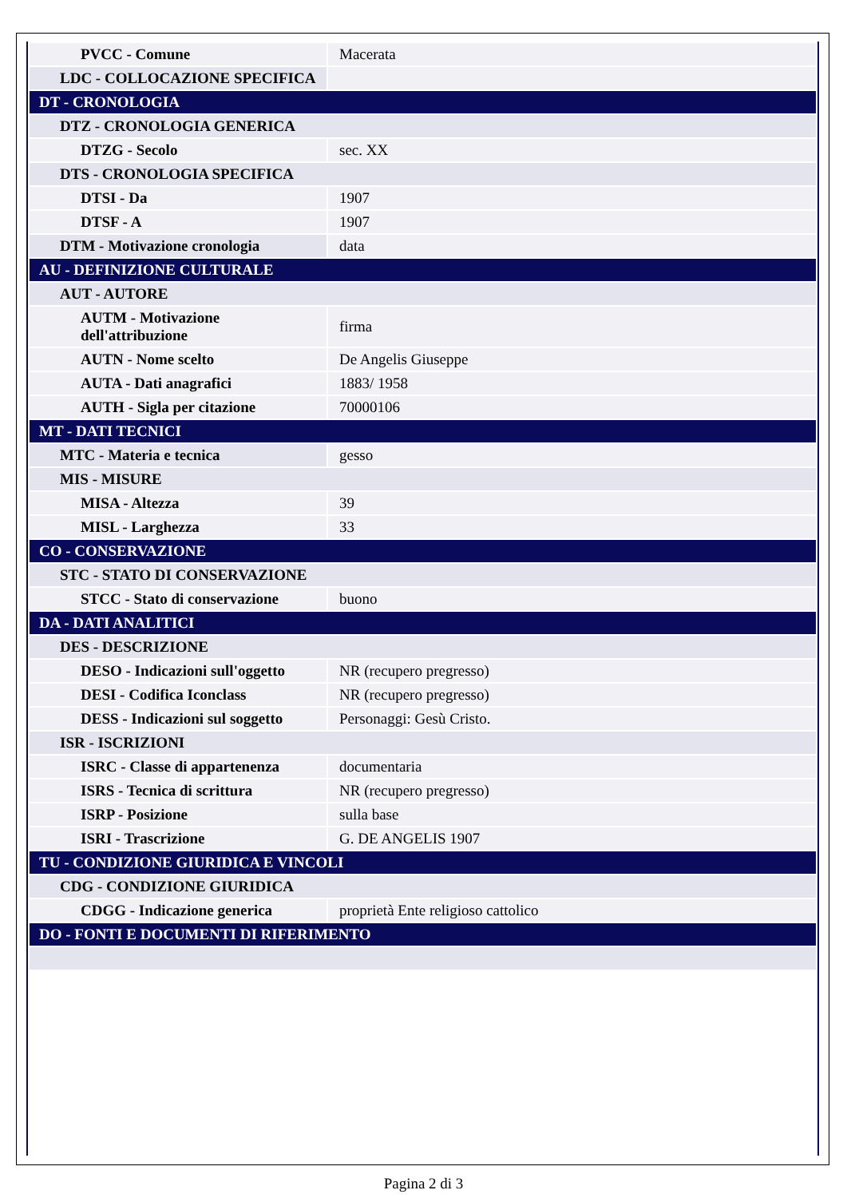| PVCC - Comune | Macerata |
| LDC - COLLOCAZIONE SPECIFICA | |
| DT - CRONOLOGIA | |
| DTZ - CRONOLOGIA GENERICA | |
| DTZG - Secolo | sec. XX |
| DTS - CRONOLOGIA SPECIFICA | |
| DTSI - Da | 1907 |
| DTSF - A | 1907 |
| DTM - Motivazione cronologia | data |
| AU - DEFINIZIONE CULTURALE | |
| AUT - AUTORE | |
| AUTM - Motivazione dell'attribuzione | firma |
| AUTN - Nome scelto | De Angelis Giuseppe |
| AUTA - Dati anagrafici | 1883/ 1958 |
| AUTH - Sigla per citazione | 70000106 |
| MT - DATI TECNICI | |
| MTC - Materia e tecnica | gesso |
| MIS - MISURE | |
| MISA - Altezza | 39 |
| MISL - Larghezza | 33 |
| CO - CONSERVAZIONE | |
| STC - STATO DI CONSERVAZIONE | |
| STCC - Stato di conservazione | buono |
| DA - DATI ANALITICI | |
| DES - DESCRIZIONE | |
| DESO - Indicazioni sull'oggetto | NR (recupero pregresso) |
| DESI - Codifica Iconclass | NR (recupero pregresso) |
| DESS - Indicazioni sul soggetto | Personaggi: Gesù Cristo. |
| ISR - ISCRIZIONI | |
| ISRC - Classe di appartenenza | documentaria |
| ISRS - Tecnica di scrittura | NR (recupero pregresso) |
| ISRP - Posizione | sulla base |
| ISRI - Trascrizione | G. DE ANGELIS 1907 |
| TU - CONDIZIONE GIURIDICA E VINCOLI | |
| CDG - CONDIZIONE GIURIDICA | |
| CDGG - Indicazione generica | proprietà Ente religioso cattolico |
| DO - FONTI E DOCUMENTI DI RIFERIMENTO | |
Pagina 2 di 3